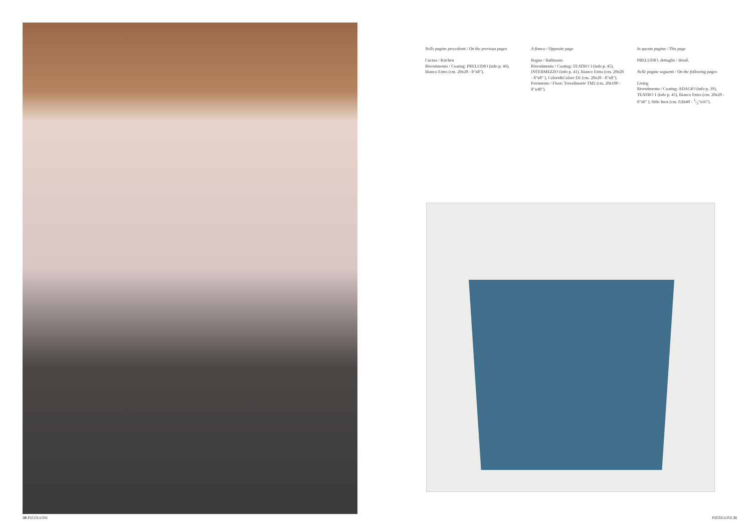Nelle pagine precedenti / On the previous pages
Cucina / Kitchen
Rivestimento / Coating: PRELUDIO (info p. 46), Bianco Extra (cm. 20x20 - 8"x8").
A fianco / Opposite page
Bagno / Bathroom
Rivestimento / Coating: TEATRO 3 (info p. 45), INTERMEZZO (info p. 41), Bianco Extra (cm. 20x20 - 8"x8" ), Colore&Colore D1 (cm. 20x20 - 8"x8").
Pavimento / Floor: Terradimarte TM2 (cm. 20x100 - 8"x40").
In questa pagina / This page
PRELUDIO, dettaglio / detail.
Nelle pagine seguenti / On the following pages
Living
Rivestimento / Coating: ADAGIO (info p. 39), TEATRO 1 (info p. 45), Bianco Extra (cm. 20x20 - 8"x8" ), Stilo Inox (cm. 0,8x40 - 1/3"x16").
30.PIZZIGONI PIZZIGONI.31